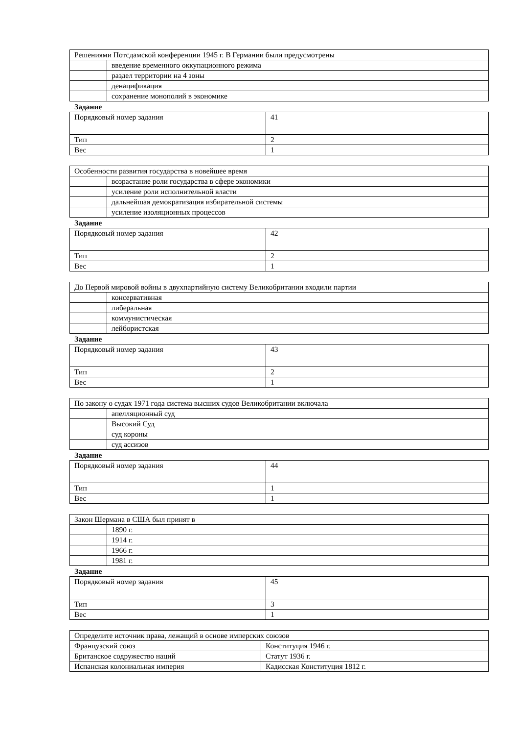| Решениями Потсдамской конференции 1945 г. В Германии были предусмотрены | |
| | введение временного оккупационного режима |
| | раздел территории на 4 зоны |
| | денацификация |
| | сохранение монополий в экономике |
Задание
| Порядковый номер задания | 41 |
| Тип | 2 |
| Вес | 1 |
| Особенности развития государства в новейшее время | |
| | возрастание роли государства в сфере экономики |
| | усиление роли исполнительной власти |
| | дальнейшая демократизация избирательной системы |
| | усиление изоляционных процессов |
Задание
| Порядковый номер задания | 42 |
| Тип | 2 |
| Вес | 1 |
| До Первой мировой войны в двухпартийную систему Великобритании входили партии | |
| | консервативная |
| | либеральная |
| | коммунистическая |
| | лейбористская |
Задание
| Порядковый номер задания | 43 |
| Тип | 2 |
| Вес | 1 |
| По закону о судах 1971 года система высших судов Великобритании включала | |
| | апелляционный суд |
| | Высокий Суд |
| | суд короны |
| | суд ассизов |
Задание
| Порядковый номер задания | 44 |
| Тип | 1 |
| Вес | 1 |
| Закон Шермана в США был принят в | |
| | 1890 г. |
| | 1914 г. |
| | 1966 г. |
| | 1981 г. |
Задание
| Порядковый номер задания | 45 |
| Тип | 3 |
| Вес | 1 |
| Определите источник права, лежащий в основе имперских союзов | |
| Французский союз | Конституция 1946 г. |
| Британское содружество наций | Статут 1936 г. |
| Испанская колониальная империя | Кадисская Конституция 1812 г. |